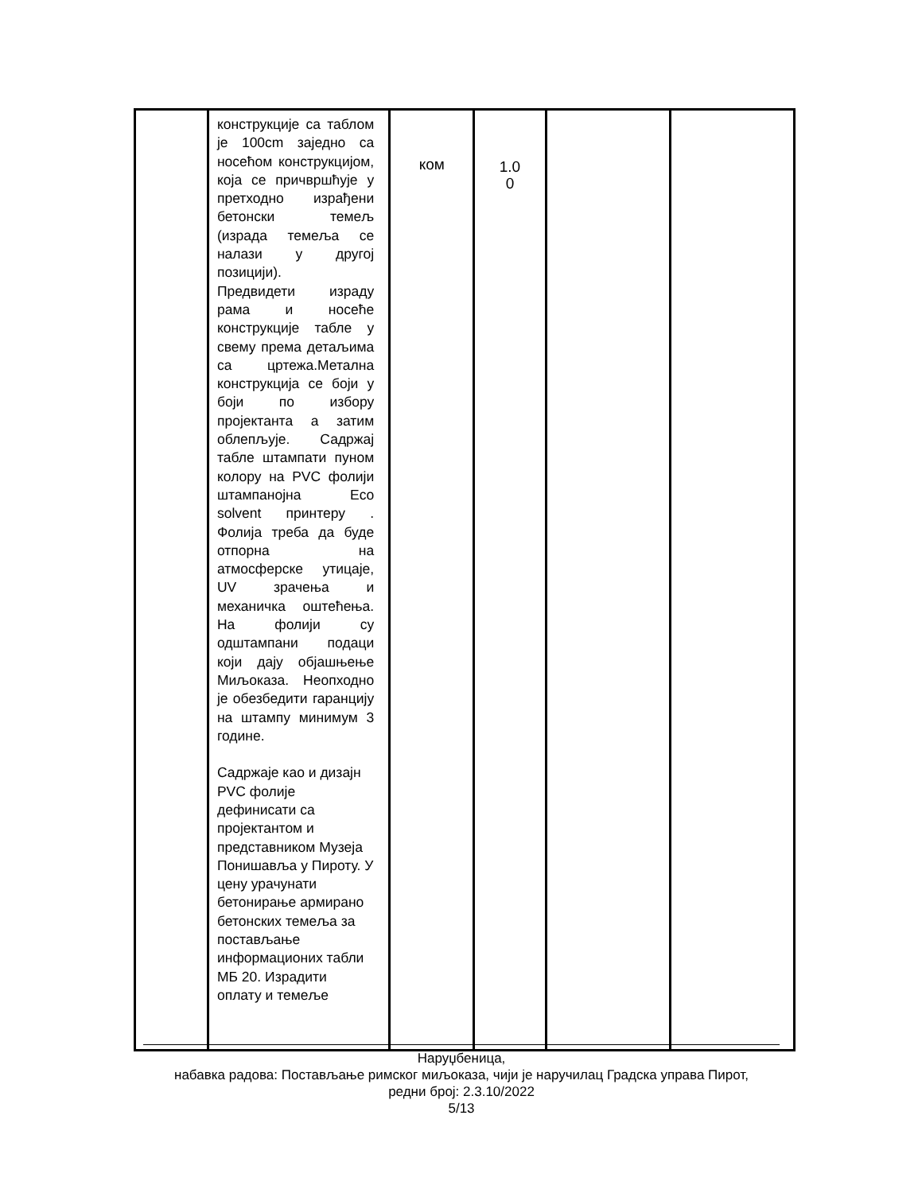| | конструкције са таблом је 100cm заједно са носећом конструкцијом, која се причвршћује у претходно израђени бетонски темељ (израда темеља се налази у другој позицији). Предвидети израду рама и носеће конструкције табле у свему према детаљима са цртежа.Метална конструкција се боји у боји по избору пројектанта а затим облепљује. Садржај табле штампати пуном колору на PVC фолији штампанојна Eco solvent принтеру . Фолија треба да буде отпорна на атмосферске утицаје, UV зрачења и механичка оштећења. На фолији су одштампани подаци који дају објашњење Миљоказа. Неопходно је обезбедити гаранцију на штампу минимум 3 године. Садржаје као и дизајн PVC фолије дефинисати са пројектантом и представником Музеја Понишавља у Пироту. У цену урачунати бетонирање армирано бетонских темеља за постављање информационих табли МБ 20. Израдити оплату и темеље | ком | 1.0 0 | | |
Наруџбеница,
набавка радова: Постављање римског миљоказа, чији је наручилац Градска управа Пирот,
редни број: 2.3.10/2022
5/13